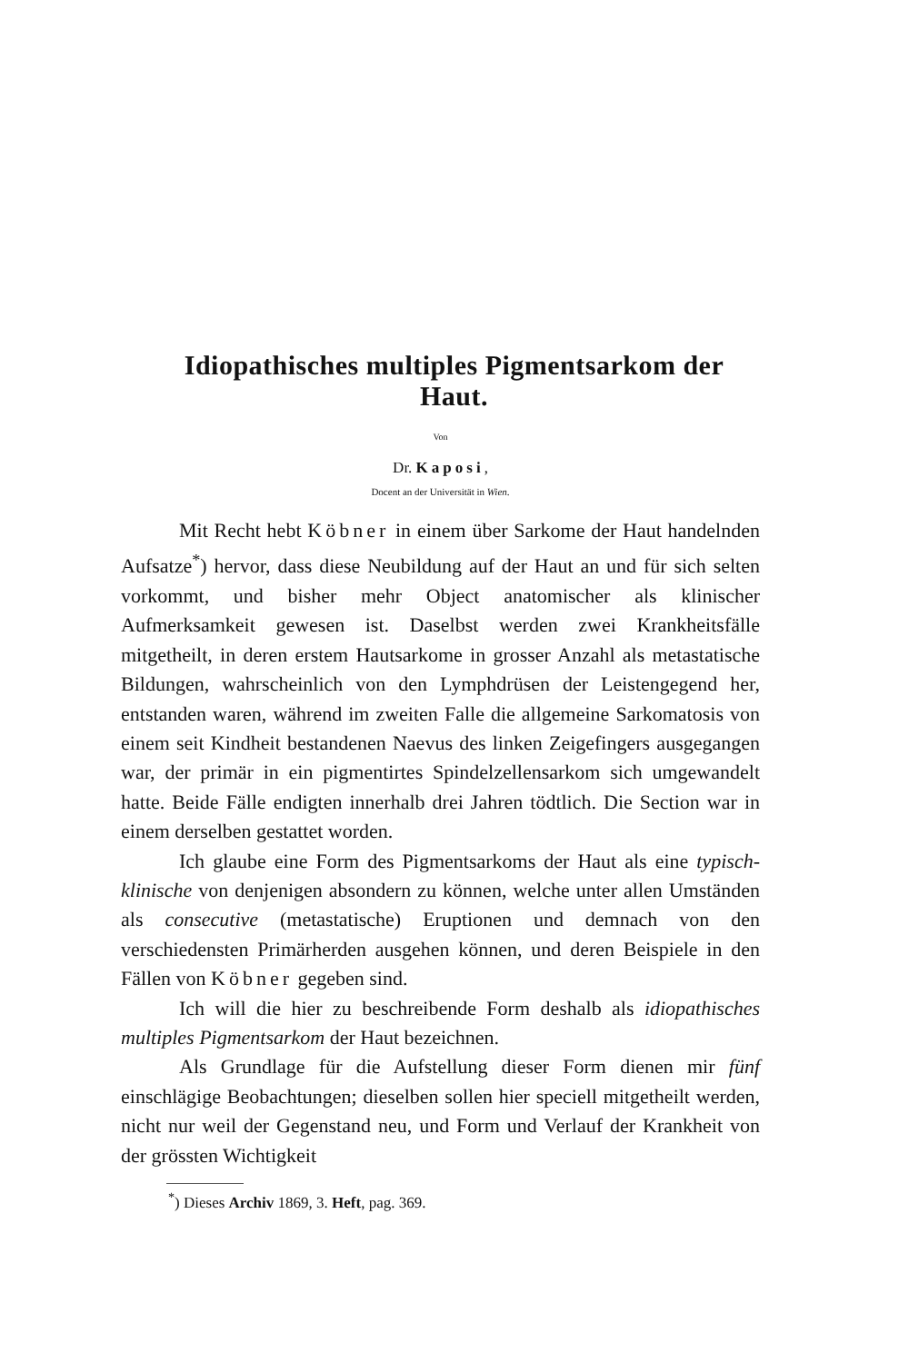Idiopathisches multiples Pigmentsarkom der Haut.
Von
Dr. Kaposi,
Docent an der Universität in Wien.
Mit Recht hebt Köbner in einem über Sarkome der Haut handelnden Aufsatze<sup>*</sup>) hervor, dass diese Neubildung auf der Haut an und für sich selten vorkommt, und bisher mehr Object anatomischer als klinischer Aufmerksamkeit gewesen ist. Daselbst werden zwei Krankheitsfälle mitgetheilt, in deren erstem Hautsarkome in grosser Anzahl als metastatische Bildungen, wahrscheinlich von den Lymphdrüsen der Leistengegend her, entstanden waren, während im zweiten Falle die allgemeine Sarkomatosis von einem seit Kindheit bestandenen Naevus des linken Zeigefingers ausgegangen war, der primär in ein pigmentirtes Spindelzellensarkom sich umgewandelt hatte. Beide Fälle endigten innerhalb drei Jahren tödtlich. Die Section war in einem derselben gestattet worden.
Ich glaube eine Form des Pigmentsarkoms der Haut als eine typisch-klinische von denjenigen absondern zu können, welche unter allen Umständen als consecutive (metastatische) Eruptionen und demnach von den verschiedensten Primärherden ausgehen können, und deren Beispiele in den Fällen von Köbner gegeben sind.
Ich will die hier zu beschreibende Form deshalb als idiopathisches multiples Pigmentsarkom der Haut bezeichnen.
Als Grundlage für die Aufstellung dieser Form dienen mir fünf einschlägige Beobachtungen; dieselben sollen hier speciell mitgetheilt werden, nicht nur weil der Gegenstand neu, und Form und Verlauf der Krankheit von der grössten Wichtigkeit
<sup>*</sup>) Dieses Archiv 1869, 3. Heft, pag. 369.